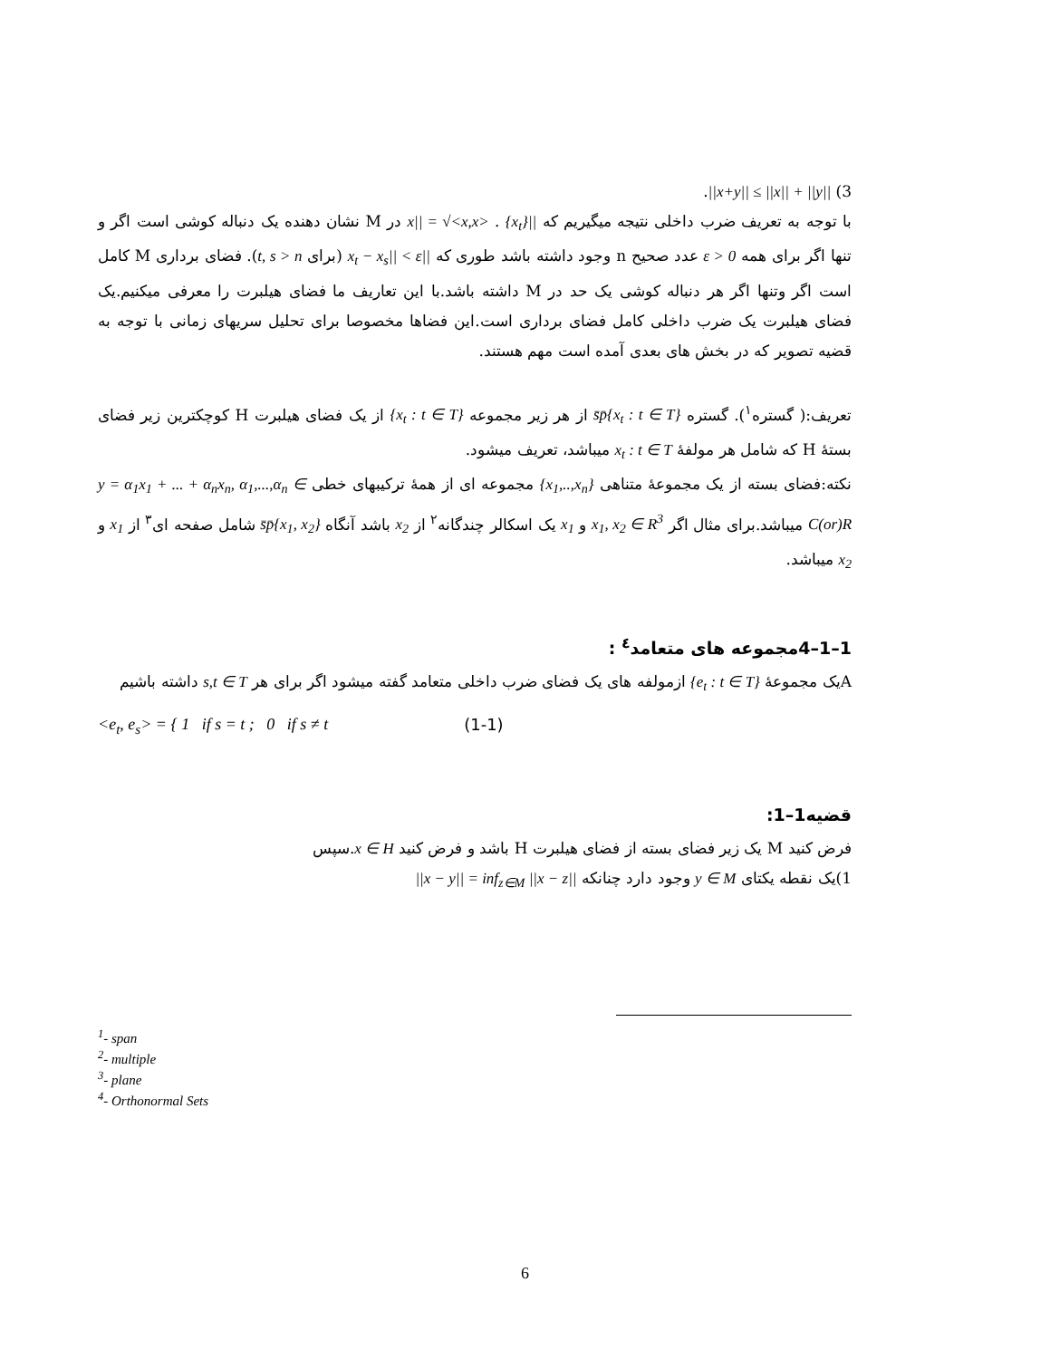3) ||x+y|| ≤ ||x|| + ||y||.
با توجه به تعریف ضرب داخلی نتیجه میگیریم که ||x|| = √<x,x> . {x<sub>t</sub>} در M نشان دهنده یک دنباله کوشی است اگر و تنها اگر برای همه ε > 0 عدد صحیح n وجود داشته باشد طوری که ||x<sub>t</sub> − x<sub>s</sub>|| < ε (برای t, s > n). فضای برداری M کامل است اگر وتنها اگر هر دنباله کوشی یک حد در M داشته باشد.با این تعاریف ما فضای هیلبرت را معرفی میکنیم.یک فضای هیلبرت یک ضرب داخلی کامل فضای برداری است.این فضاها مخصوصا برای تحلیل سریهای زمانی با توجه به قضیه تصویر که در بخش های بعدی آمده است مهم هستند.
تعریف:( گستره<sup>۱</sup>). گستره s̄p̄{x<sub>t</sub> : t ∈ T} از هر زیر مجموعه {x<sub>t</sub> : t ∈ T} از یک فضای هیلبرت H کوچکترین زیر فضای بستهٔ H که شامل هر مولفهٔ x<sub>t</sub> : t ∈ T میباشد، تعریف میشود.
نکته:فضای بسته از یک مجموعهٔ متناهی {x<sub>1</sub>,..,x<sub>n</sub>} مجموعه ای از همهٔ ترکیبهای خطی y = α<sub>1</sub>x<sub>1</sub> + ... + α<sub>n</sub>x<sub>n</sub>, α<sub>1</sub>,...,α<sub>n</sub> ∈ C(or)R میباشد.برای مثال اگر x<sub>1</sub>, x<sub>2</sub> ∈ R<sup>3</sup> و x<sub>1</sub> یک اسکالر چندگانه<sup>۲</sup> از x<sub>2</sub> باشد آنگاه s̄p̄{x<sub>1</sub>, x<sub>2</sub>} شامل صفحه ای<sup>۳</sup> از x<sub>1</sub> و x<sub>2</sub> میباشد.
1–1–4مجموعه های متعامد<sup>٤</sup> :
Aیک مجموعهٔ {e<sub>t</sub> : t ∈ T} ازمولفه های یک فضای ضرب داخلی متعامد گفته میشود اگر برای هر s,t ∈ T داشته باشیم
<e<sub>t</sub>, e<sub>s</sub>> = { 1 if s = t ; 0 if s ≠ t (1-1)
قضیه1–1:
فرض کنید M یک زیر فضای بسته از فضای هیلبرت H باشد و فرض کنید x ∈ H.سپس
1)یک نقطه یکتای y ∈ M وجود دارد چنانکه ||x − y|| = inf<sub>z∈M</sub> ||x − z||
<sup>1</sup>- span
<sup>2</sup>- multiple
<sup>3</sup>- plane
<sup>4</sup>- Orthonormal Sets
6